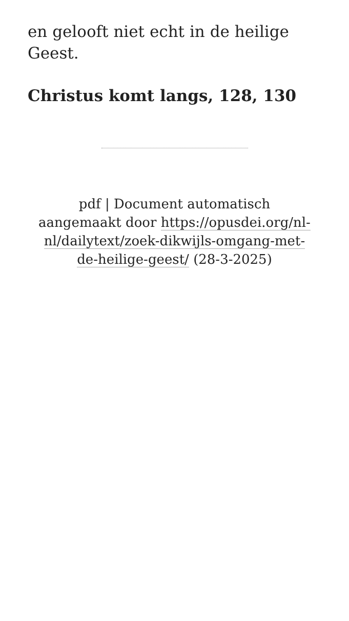en gelooft niet echt in de heilige Geest.
Christus komt langs, 128, 130
pdf | Document automatisch
aangemaakt door https://opusdei.org/nl-
nl/dailytext/zoek-dikwijls-omgang-met-
de-heilige-geest/ (28-3-2025)